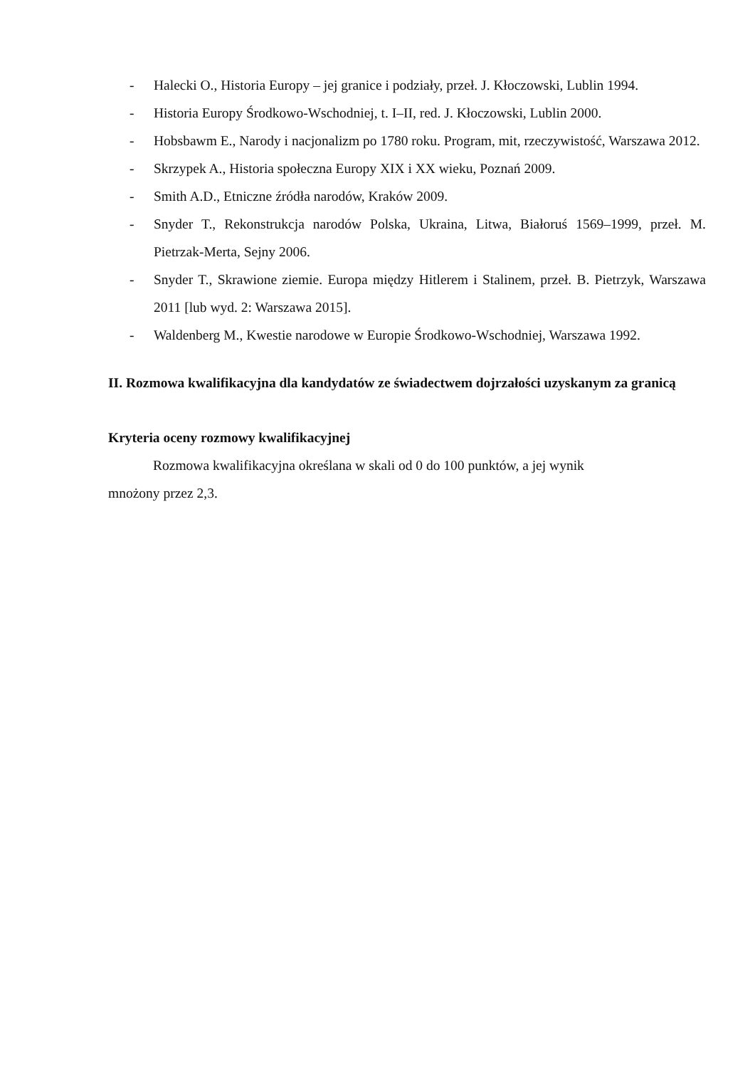- Halecki O., Historia Europy – jej granice i podziały, przeł. J. Kłoczowski, Lublin 1994.
- Historia Europy Środkowo-Wschodniej, t. I–II, red. J. Kłoczowski, Lublin 2000.
- Hobsbawm E., Narody i nacjonalizm po 1780 roku. Program, mit, rzeczywistość, Warszawa 2012.
- Skrzypek A., Historia społeczna Europy XIX i XX wieku, Poznań 2009.
- Smith A.D., Etniczne źródła narodów, Kraków 2009.
- Snyder T., Rekonstrukcja narodów Polska, Ukraina, Litwa, Białoruś 1569–1999, przeł. M. Pietrzak-Merta, Sejny 2006.
- Snyder T., Skrawione ziemie. Europa między Hitlerem i Stalinem, przeł. B. Pietrzyk, Warszawa 2011 [lub wyd. 2: Warszawa 2015].
- Waldenberg M., Kwestie narodowe w Europie Środkowo-Wschodniej, Warszawa 1992.
II. Rozmowa kwalifikacyjna dla kandydatów ze świadectwem dojrzałości uzyskanym za granicą
Kryteria oceny rozmowy kwalifikacyjnej
Rozmowa kwalifikacyjna określana w skali od 0 do 100 punktów, a jej wynik
mnożony przez 2,3.